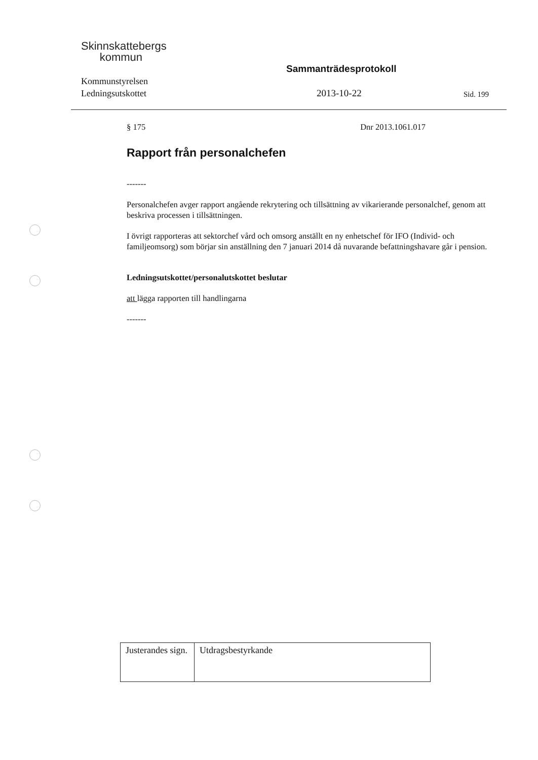Skinnskattebergs
kommun
Kommunstyrelsen
Ledningsutskottet
Sammanträdesprotokoll
2013-10-22 Sid. 199
§ 175 Dnr 2013.1061.017
Rapport från personalchefen
-------
Personalchefen avger rapport angående rekrytering och tillsättning av vikarierande personalchef, genom att beskriva processen i tillsättningen.
I övrigt rapporteras att sektorchef vård och omsorg anställt en ny enhetschef för IFO (Individ- och familjeomsorg) som börjar sin anställning den 7 januari 2014 då nuvarande befattningshavare går i pension.
Ledningsutskottet/personalutskottet beslutar
att lägga rapporten till handlingarna
-------
| Justerandes sign. | Utdragsbestyrkande |